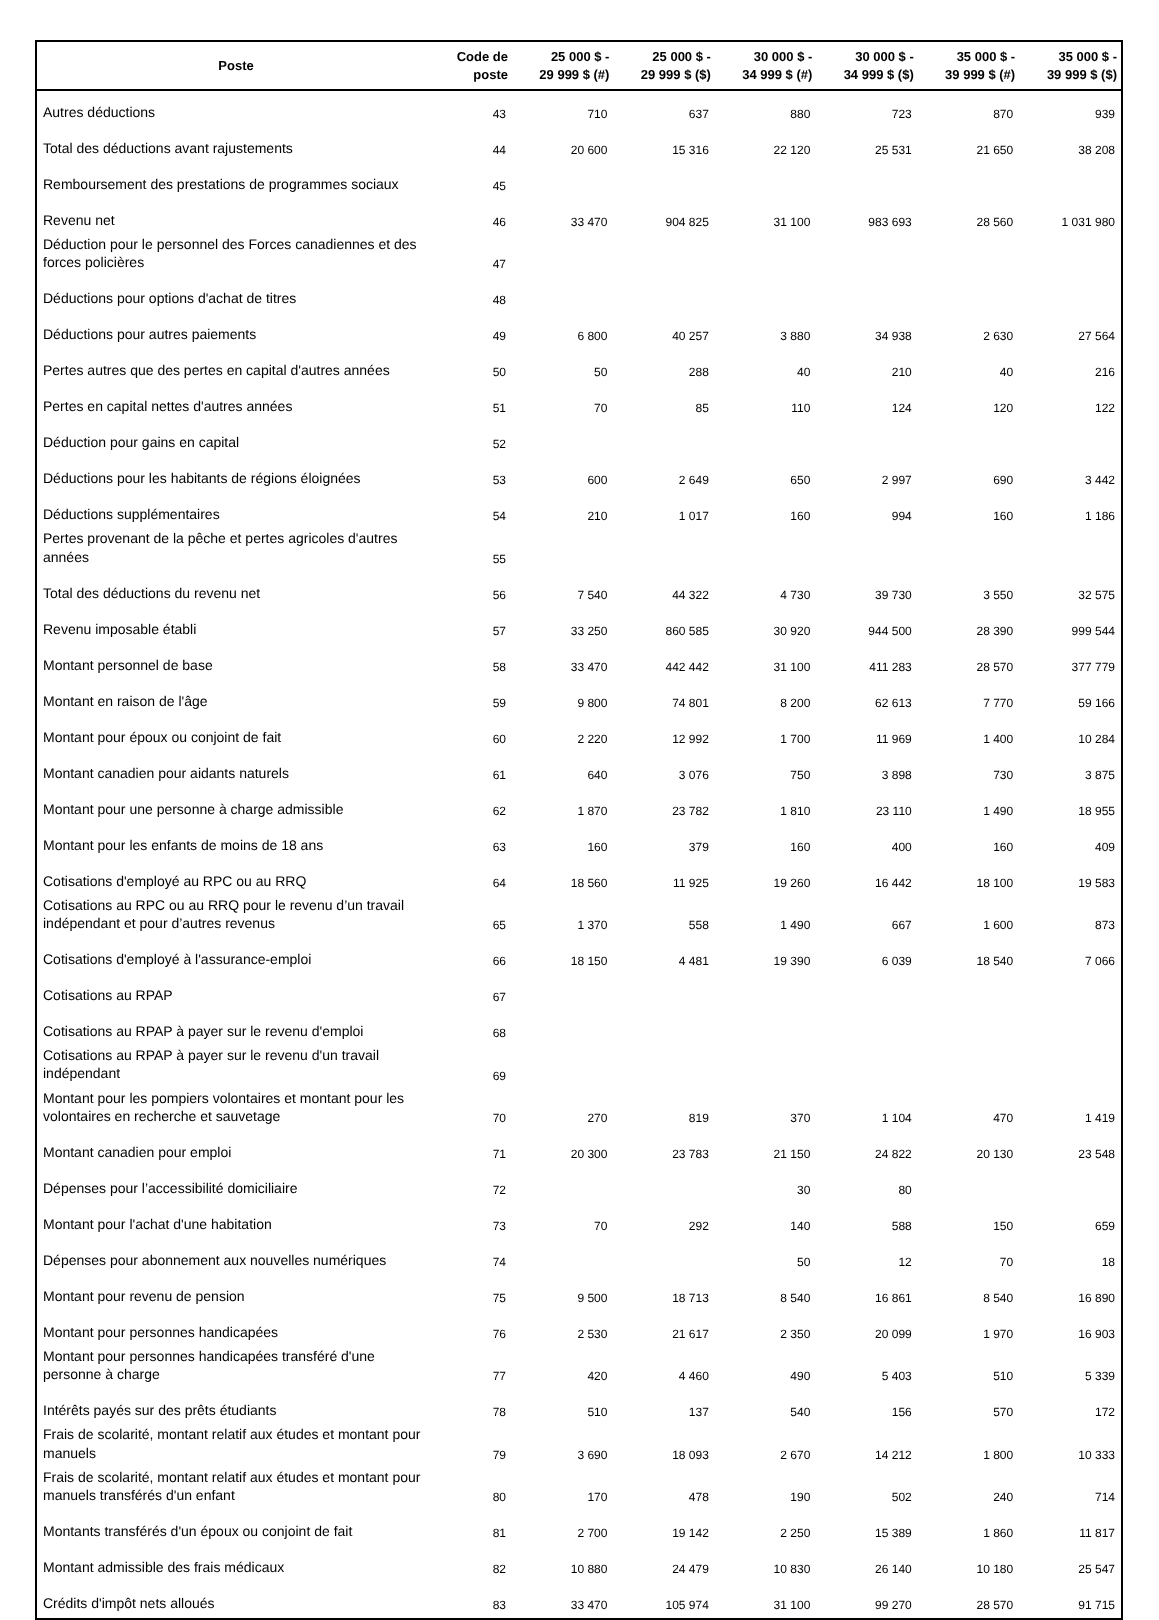| Poste | Code de poste | 25 000 $ - 29 999 $ (#) | 25 000 $ - 29 999 $ ($) | 30 000 $ - 34 999 $ (#) | 30 000 $ - 34 999 $ ($) | 35 000 $ - 39 999 $ (#) | 35 000 $ - 39 999 $ ($) |
| --- | --- | --- | --- | --- | --- | --- | --- |
| Autres déductions | 43 | 710 | 637 | 880 | 723 | 870 | 939 |
| Total des déductions avant rajustements | 44 | 20 600 | 15 316 | 22 120 | 25 531 | 21 650 | 38 208 |
| Remboursement des prestations de programmes sociaux | 45 | | | | | | |
| Revenu net | 46 | 33 470 | 904 825 | 31 100 | 983 693 | 28 560 | 1 031 980 |
| Déduction pour le personnel des Forces canadiennes et des forces policières | 47 | | | | | | |
| Déductions pour options d'achat de titres | 48 | | | | | | |
| Déductions pour autres paiements | 49 | 6 800 | 40 257 | 3 880 | 34 938 | 2 630 | 27 564 |
| Pertes autres que des pertes en capital d'autres années | 50 | 50 | 288 | 40 | 210 | 40 | 216 |
| Pertes en capital nettes d'autres années | 51 | 70 | 85 | 110 | 124 | 120 | 122 |
| Déduction pour gains en capital | 52 | | | | | | |
| Déductions pour les habitants de régions éloignées | 53 | 600 | 2 649 | 650 | 2 997 | 690 | 3 442 |
| Déductions supplémentaires | 54 | 210 | 1 017 | 160 | 994 | 160 | 1 186 |
| Pertes provenant de la pêche et pertes agricoles d'autres années | 55 | | | | | | |
| Total des déductions du revenu net | 56 | 7 540 | 44 322 | 4 730 | 39 730 | 3 550 | 32 575 |
| Revenu imposable établi | 57 | 33 250 | 860 585 | 30 920 | 944 500 | 28 390 | 999 544 |
| Montant personnel de base | 58 | 33 470 | 442 442 | 31 100 | 411 283 | 28 570 | 377 779 |
| Montant en raison de l'âge | 59 | 9 800 | 74 801 | 8 200 | 62 613 | 7 770 | 59 166 |
| Montant pour époux ou conjoint de fait | 60 | 2 220 | 12 992 | 1 700 | 11 969 | 1 400 | 10 284 |
| Montant canadien pour aidants naturels | 61 | 640 | 3 076 | 750 | 3 898 | 730 | 3 875 |
| Montant pour une personne à charge admissible | 62 | 1 870 | 23 782 | 1 810 | 23 110 | 1 490 | 18 955 |
| Montant pour les enfants de moins de 18 ans | 63 | 160 | 379 | 160 | 400 | 160 | 409 |
| Cotisations d'employé au RPC ou au RRQ | 64 | 18 560 | 11 925 | 19 260 | 16 442 | 18 100 | 19 583 |
| Cotisations au RPC ou au RRQ pour le revenu d’un travail indépendant et pour d’autres revenus | 65 | 1 370 | 558 | 1 490 | 667 | 1 600 | 873 |
| Cotisations d'employé à l'assurance-emploi | 66 | 18 150 | 4 481 | 19 390 | 6 039 | 18 540 | 7 066 |
| Cotisations au RPAP | 67 | | | | | | |
| Cotisations au RPAP à payer sur le revenu d'emploi | 68 | | | | | | |
| Cotisations au RPAP à payer sur le revenu d'un travail indépendant | 69 | | | | | | |
| Montant pour les pompiers volontaires et montant pour les volontaires en recherche et sauvetage | 70 | 270 | 819 | 370 | 1 104 | 470 | 1 419 |
| Montant canadien pour emploi | 71 | 20 300 | 23 783 | 21 150 | 24 822 | 20 130 | 23 548 |
| Dépenses pour l’accessibilité domiciliaire | 72 | | | 30 | 80 | | |
| Montant pour l'achat d'une habitation | 73 | 70 | 292 | 140 | 588 | 150 | 659 |
| Dépenses pour abonnement aux nouvelles numériques | 74 | | | 50 | 12 | 70 | 18 |
| Montant pour revenu de pension | 75 | 9 500 | 18 713 | 8 540 | 16 861 | 8 540 | 16 890 |
| Montant pour personnes handicapées | 76 | 2 530 | 21 617 | 2 350 | 20 099 | 1 970 | 16 903 |
| Montant pour personnes handicapées transféré d'une personne à charge | 77 | 420 | 4 460 | 490 | 5 403 | 510 | 5 339 |
| Intérêts payés sur des prêts étudiants | 78 | 510 | 137 | 540 | 156 | 570 | 172 |
| Frais de scolarité, montant relatif aux études et montant pour manuels | 79 | 3 690 | 18 093 | 2 670 | 14 212 | 1 800 | 10 333 |
| Frais de scolarité, montant relatif aux études et montant pour manuels transférés d'un enfant | 80 | 170 | 478 | 190 | 502 | 240 | 714 |
| Montants transférés d'un époux ou conjoint de fait | 81 | 2 700 | 19 142 | 2 250 | 15 389 | 1 860 | 11 817 |
| Montant admissible des frais médicaux | 82 | 10 880 | 24 479 | 10 830 | 26 140 | 10 180 | 25 547 |
| Crédits d'impôt nets alloués | 83 | 33 470 | 105 974 | 31 100 | 99 270 | 28 570 | 91 715 |